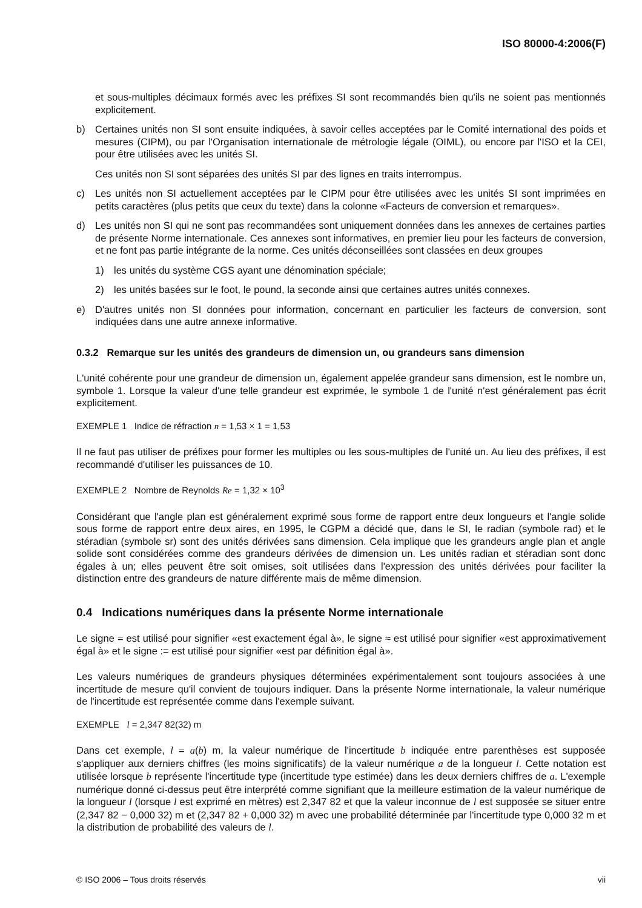ISO 80000-4:2006(F)
et sous-multiples décimaux formés avec les préfixes SI sont recommandés bien qu'ils ne soient pas mentionnés explicitement.
b) Certaines unités non SI sont ensuite indiquées, à savoir celles acceptées par le Comité international des poids et mesures (CIPM), ou par l'Organisation internationale de métrologie légale (OIML), ou encore par l'ISO et la CEI, pour être utilisées avec les unités SI.
Ces unités non SI sont séparées des unités SI par des lignes en traits interrompus.
c) Les unités non SI actuellement acceptées par le CIPM pour être utilisées avec les unités SI sont imprimées en petits caractères (plus petits que ceux du texte) dans la colonne «Facteurs de conversion et remarques».
d) Les unités non SI qui ne sont pas recommandées sont uniquement données dans les annexes de certaines parties de présente Norme internationale. Ces annexes sont informatives, en premier lieu pour les facteurs de conversion, et ne font pas partie intégrante de la norme. Ces unités déconseillées sont classées en deux groupes
1) les unités du système CGS ayant une dénomination spéciale;
2) les unités basées sur le foot, le pound, la seconde ainsi que certaines autres unités connexes.
e) D'autres unités non SI données pour information, concernant en particulier les facteurs de conversion, sont indiquées dans une autre annexe informative.
0.3.2 Remarque sur les unités des grandeurs de dimension un, ou grandeurs sans dimension
L'unité cohérente pour une grandeur de dimension un, également appelée grandeur sans dimension, est le nombre un, symbole 1. Lorsque la valeur d'une telle grandeur est exprimée, le symbole 1 de l'unité n'est généralement pas écrit explicitement.
EXEMPLE 1 Indice de réfraction n = 1,53 × 1 = 1,53
Il ne faut pas utiliser de préfixes pour former les multiples ou les sous-multiples de l'unité un. Au lieu des préfixes, il est recommandé d'utiliser les puissances de 10.
EXEMPLE 2 Nombre de Reynolds Re = 1,32 × 10<sup>3</sup>
Considérant que l'angle plan est généralement exprimé sous forme de rapport entre deux longueurs et l'angle solide sous forme de rapport entre deux aires, en 1995, le CGPM a décidé que, dans le SI, le radian (symbole rad) et le stéradian (symbole sr) sont des unités dérivées sans dimension. Cela implique que les grandeurs angle plan et angle solide sont considérées comme des grandeurs dérivées de dimension un. Les unités radian et stéradian sont donc égales à un; elles peuvent être soit omises, soit utilisées dans l'expression des unités dérivées pour faciliter la distinction entre des grandeurs de nature différente mais de même dimension.
0.4 Indications numériques dans la présente Norme internationale
Le signe = est utilisé pour signifier «est exactement égal à», le signe ≈ est utilisé pour signifier «est approximativement égal à» et le signe := est utilisé pour signifier «est par définition égal à».
Les valeurs numériques de grandeurs physiques déterminées expérimentalement sont toujours associées à une incertitude de mesure qu'il convient de toujours indiquer. Dans la présente Norme internationale, la valeur numérique de l'incertitude est représentée comme dans l'exemple suivant.
EXEMPLE l = 2,347 82(32) m
Dans cet exemple, l = a(b) m, la valeur numérique de l'incertitude b indiquée entre parenthèses est supposée s'appliquer aux derniers chiffres (les moins significatifs) de la valeur numérique a de la longueur l. Cette notation est utilisée lorsque b représente l'incertitude type (incertitude type estimée) dans les deux derniers chiffres de a. L'exemple numérique donné ci-dessus peut être interprété comme signifiant que la meilleure estimation de la valeur numérique de la longueur l (lorsque l est exprimé en mètres) est 2,347 82 et que la valeur inconnue de l est supposée se situer entre (2,347 82 − 0,000 32) m et (2,347 82 + 0,000 32) m avec une probabilité déterminée par l'incertitude type 0,000 32 m et la distribution de probabilité des valeurs de l.
© ISO 2006 – Tous droits réservés vii